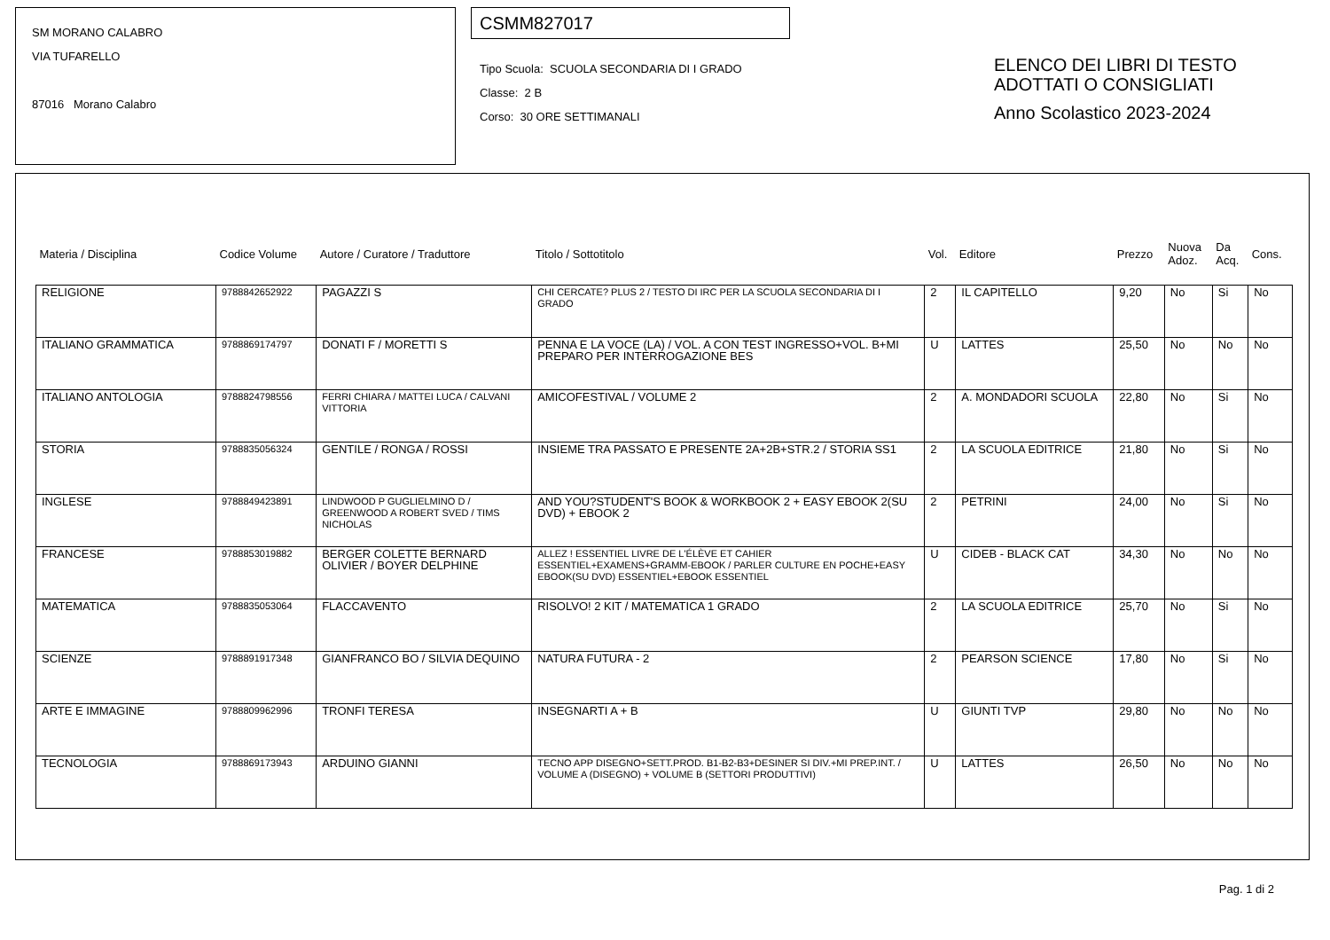SM MORANO CALABRO
VIA TUFARELLO
87016 Morano Calabro
CSMM827017
Tipo Scuola: SCUOLA SECONDARIA DI I GRADO
Classe: 2 B
Corso: 30 ORE SETTIMANALI
ELENCO DEI LIBRI DI TESTO
ADOTTATI O CONSIGLIATI
Anno Scolastico 2023-2024
| Materia / Disciplina | Codice Volume | Autore / Curatore / Traduttore | Titolo / Sottotitolo | Vol. | Editore | Prezzo | Nuova Adoz. | Da Acq. | Cons. |
| --- | --- | --- | --- | --- | --- | --- | --- | --- | --- |
| RELIGIONE | 9788842652922 | PAGAZZI S | CHI CERCATE? PLUS 2 / TESTO DI IRC PER LA SCUOLA SECONDARIA DI I GRADO | 2 | IL CAPITELLO | 9,20 | No | Si | No |
| ITALIANO GRAMMATICA | 9788869174797 | DONATI F / MORETTI S | PENNA E LA VOCE (LA) / VOL. A CON TEST INGRESSO+VOL. B+MI PREPARO PER INTERROGAZIONE BES | U | LATTES | 25,50 | No | No | No |
| ITALIANO ANTOLOGIA | 9788824798556 | FERRI CHIARA / MATTEI LUCA / CALVANI VITTORIA | AMICOFESTIVAL / VOLUME 2 | 2 | A. MONDADORI SCUOLA | 22,80 | No | Si | No |
| STORIA | 9788835056324 | GENTILE / RONGA / ROSSI | INSIEME TRA PASSATO E PRESENTE 2A+2B+STR.2 / STORIA SS1 | 2 | LA SCUOLA EDITRICE | 21,80 | No | Si | No |
| INGLESE | 9788849423891 | LINDWOOD P GUGLIELMINO D / GREENWOOD A ROBERT SVED / TIMS NICHOLAS | AND YOU?STUDENT'S BOOK & WORKBOOK 2 + EASY EBOOK 2(SU DVD) + EBOOK 2 | 2 | PETRINI | 24,00 | No | Si | No |
| FRANCESE | 9788853019882 | BERGER COLETTE BERNARD OLIVIER / BOYER DELPHINE | ALLEZ ! ESSENTIEL LIVRE DE L'ÉLÈVE ET CAHIER ESSENTIEL+EXAMENS+GRAMM-EBOOK / PARLER CULTURE EN POCHE+EASY EBOOK(SU DVD) ESSENTIEL+EBOOK ESSENTIEL | U | CIDEB - BLACK CAT | 34,30 | No | No | No |
| MATEMATICA | 9788835053064 | FLACCAVENTO | RISOLVO! 2 KIT / MATEMATICA 1 GRADO | 2 | LA SCUOLA EDITRICE | 25,70 | No | Si | No |
| SCIENZE | 9788891917348 | GIANFRANCO BO / SILVIA DEQUINO | NATURA FUTURA - 2 | 2 | PEARSON SCIENCE | 17,80 | No | Si | No |
| ARTE E IMMAGINE | 9788809962996 | TRONFI TERESA | INSEGNARTI A + B | U | GIUNTI TVP | 29,80 | No | No | No |
| TECNOLOGIA | 9788869173943 | ARDUINO GIANNI | TECNO APP DISEGNO+SETT.PROD. B1-B2-B3+DESINER SI DIV.+MI PREP.INT. / VOLUME A (DISEGNO) + VOLUME B (SETTORI PRODUTTIVI) | U | LATTES | 26,50 | No | No | No |
Pag. 1 di 2